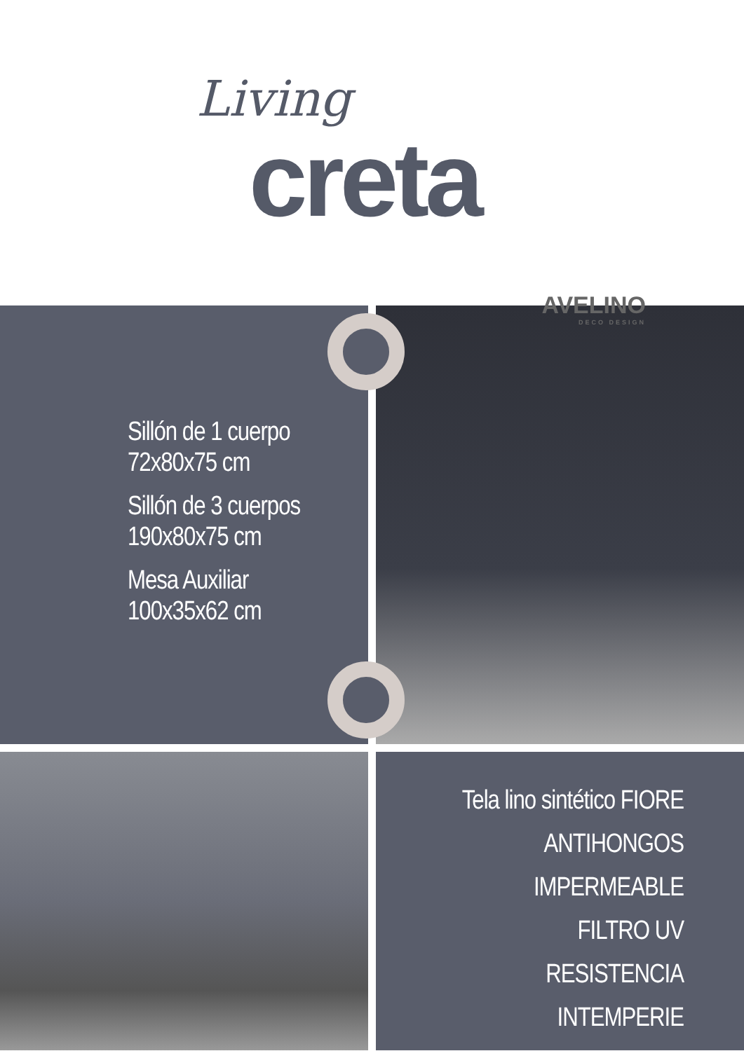Living
creta
Sillón de 1 cuerpo
72x80x75 cm
Sillón de 3 cuerpos
190x80x75 cm
Mesa Auxiliar
100x35x62 cm
AVELINO
DECO DESIGN
Tela lino sintético FIORE
ANTIHONGOS
IMPERMEABLE
FILTRO UV
RESISTENCIA
INTEMPERIE